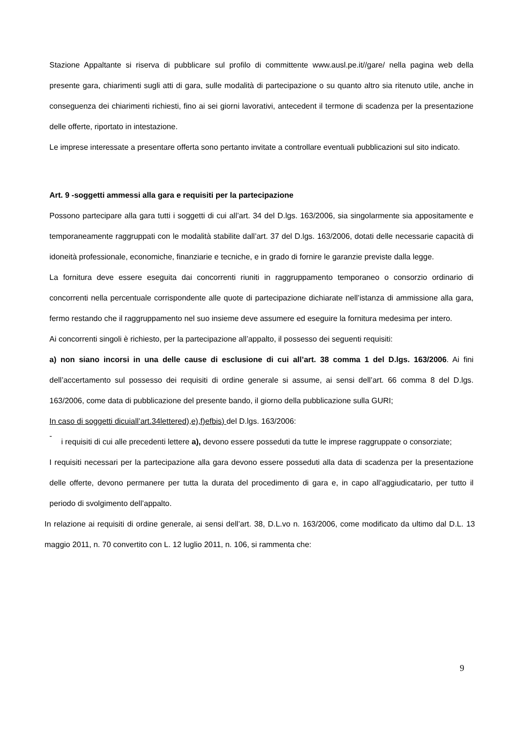Stazione Appaltante si riserva di pubblicare sul profilo di committente www.ausl.pe.it//gare/ nella pagina web della presente gara, chiarimenti sugli atti di gara, sulle modalità di partecipazione o su quanto altro sia ritenuto utile, anche in conseguenza dei chiarimenti richiesti, fino ai sei giorni lavorativi, antecedent il termone di scadenza per la presentazione delle offerte, riportato in intestazione.
Le imprese interessate a presentare offerta sono pertanto invitate a controllare eventuali pubblicazioni sul sito indicato.
Art. 9 -soggetti ammessi alla gara e requisiti per la partecipazione
Possono partecipare alla gara tutti i soggetti di cui all’art. 34 del D.lgs. 163/2006, sia singolarmente sia appositamente e temporaneamente raggruppati con le modalità stabilite dall’art. 37 del D.lgs. 163/2006, dotati delle necessarie capacità di idoneità professionale, economiche, finanziarie e tecniche, e in grado di fornire le garanzie previste dalla legge.
La fornitura deve essere eseguita dai concorrenti riuniti in raggruppamento temporaneo o consorzio ordinario di concorrenti nella percentuale corrispondente alle quote di partecipazione dichiarate nell’istanza di ammissione alla gara, fermo restando che il raggruppamento nel suo insieme deve assumere ed eseguire la fornitura medesima per intero.
Ai concorrenti singoli è richiesto, per la partecipazione all’appalto, il possesso dei seguenti requisiti:
a) non siano incorsi in una delle cause di esclusione di cui all’art. 38 comma 1 del D.lgs. 163/2006. Ai fini dell’accertamento sul possesso dei requisiti di ordine generale si assume, ai sensi dell’art. 66 comma 8 del D.lgs. 163/2006, come data di pubblicazione del presente bando, il giorno della pubblicazione sulla GURI;
In caso di soggetti dicuiall’art.34lettered),e),f)efbis) del D.lgs. 163/2006:
-
i requisiti di cui alle precedenti lettere a), devono essere posseduti da tutte le imprese raggruppate o consorziate;
I requisiti necessari per la partecipazione alla gara devono essere posseduti alla data di scadenza per la presentazione delle offerte, devono permanere per tutta la durata del procedimento di gara e, in capo all’aggiudicatario, per tutto il periodo di svolgimento dell’appalto.
In relazione ai requisiti di ordine generale, ai sensi dell’art. 38, D.L.vo n. 163/2006, come modificato da ultimo dal D.L. 13 maggio 2011, n. 70 convertito con L. 12 luglio 2011, n. 106, si rammenta che:
9